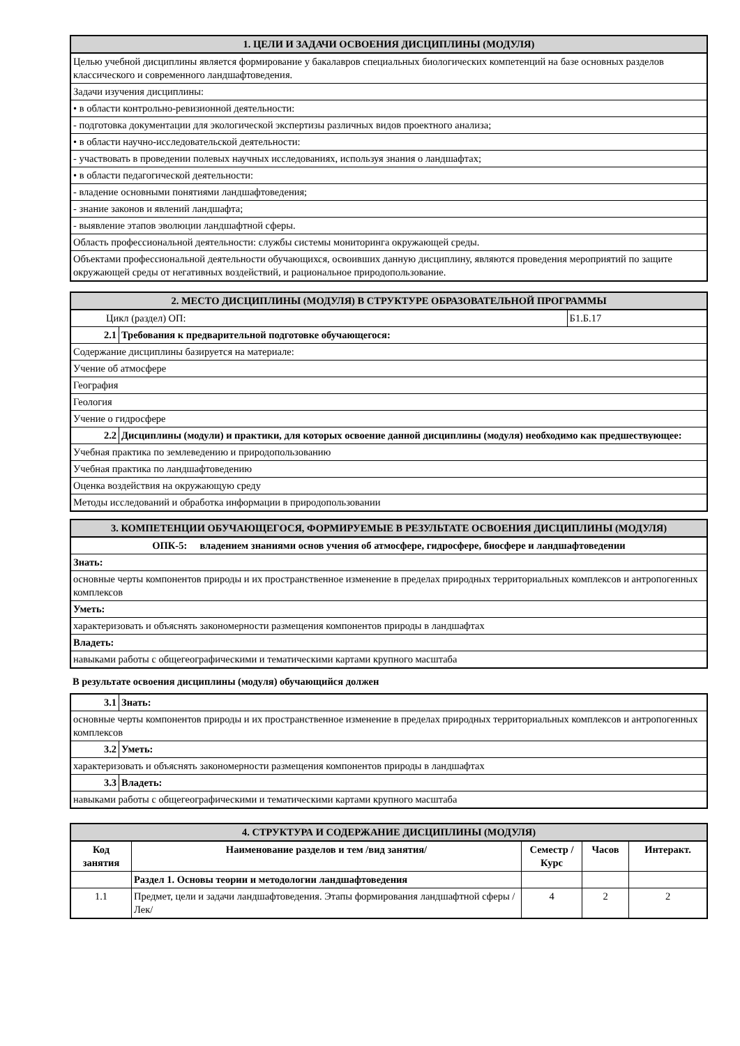| 1. ЦЕЛИ И ЗАДАЧИ ОСВОЕНИЯ ДИСЦИПЛИНЫ (МОДУЛЯ) |
| --- |
| Целью учебной дисциплины является формирование у бакалавров специальных биологических компетенций на базе основных разделов классического и современного ландшафтоведения. |
| Задачи изучения дисциплины: |
| • в области контрольно-ревизионной деятельности: |
| - подготовка документации для экологической экспертизы различных видов проектного анализа; |
| • в области научно-исследовательской деятельности: |
| - участвовать в проведении полевых научных исследованиях, используя знания о ландшафтах; |
| • в области педагогической деятельности: |
| - владение основными понятиями ландшафтоведения; |
| - знание законов и явлений ландшафта; |
| - выявление этапов эволюции ландшафтной сферы. |
| Область профессиональной деятельности: службы системы мониторинга окружающей среды. |
| Объектами профессиональной деятельности обучающихся, освоивших данную дисциплину, являются проведения мероприятий по защите окружающей среды от негативных воздействий, и рациональное природопользование. |
| 2. МЕСТО ДИСЦИПЛИНЫ (МОДУЛЯ) В СТРУКТУРЕ ОБРАЗОВАТЕЛЬНОЙ ПРОГРАММЫ | | |
| --- | --- | --- |
| Цикл (раздел) ОП: | | Б1.Б.17 |
| 2.1 | Требования к предварительной подготовке обучающегося: | |
| Содержание дисциплины базируется на материале: | | |
| Учение об атмосфере | | |
| География | | |
| Геология | | |
| Учение о гидросфере | | |
| 2.2 | Дисциплины (модули) и практики, для которых освоение данной дисциплины (модуля) необходимо как предшествующее: | |
| Учебная практика по землеведению и природопользованию | | |
| Учебная практика по ландшафтоведению | | |
| Оценка воздействия на окружающую среду | | |
| Методы исследований и обработка информации в природопользовании | | |
| 3. КОМПЕТЕНЦИИ ОБУЧАЮЩЕГОСЯ, ФОРМИРУЕМЫЕ В РЕЗУЛЬТАТЕ ОСВОЕНИЯ ДИСЦИПЛИНЫ (МОДУЛЯ) |
| --- |
| ОПК-5: владением знаниями основ учения об атмосфере, гидросфере, биосфере и ландшафтоведении |
| Знать: |
| основные черты компонентов природы и их пространственное изменение в пределах природных территориальных комплексов и антропогенных комплексов |
| Уметь: |
| характеризовать и объяснять закономерности размещения компонентов природы в ландшафтах |
| Владеть: |
| навыками работы с общегеографическими и тематическими картами крупного масштаба |
В результате освоения дисциплины (модуля) обучающийся должен
| 3.1 | Знать: |
| основные черты компонентов природы и их пространственное изменение в пределах природных территориальных комплексов и антропогенных комплексов | |
| 3.2 | Уметь: |
| характеризовать и объяснять закономерности размещения компонентов природы в ландшафтах | |
| 3.3 | Владеть: |
| навыками работы с общегеографическими и тематическими картами крупного масштаба | |
| 4. СТРУКТУРА И СОДЕРЖАНИЕ ДИСЦИПЛИНЫ (МОДУЛЯ) | | | | |
| --- | --- | --- | --- | --- |
| Код занятия | Наименование разделов и тем /вид занятия/ | Семестр / Курс | Часов | Интеракт. |
| | Раздел 1. Основы теории и методологии ландшафтоведения | | | |
| 1.1 | Предмет, цели и задачи ландшафтоведения. Этапы формирования ландшафтной сферы /Лек/ | 4 | 2 | 2 |